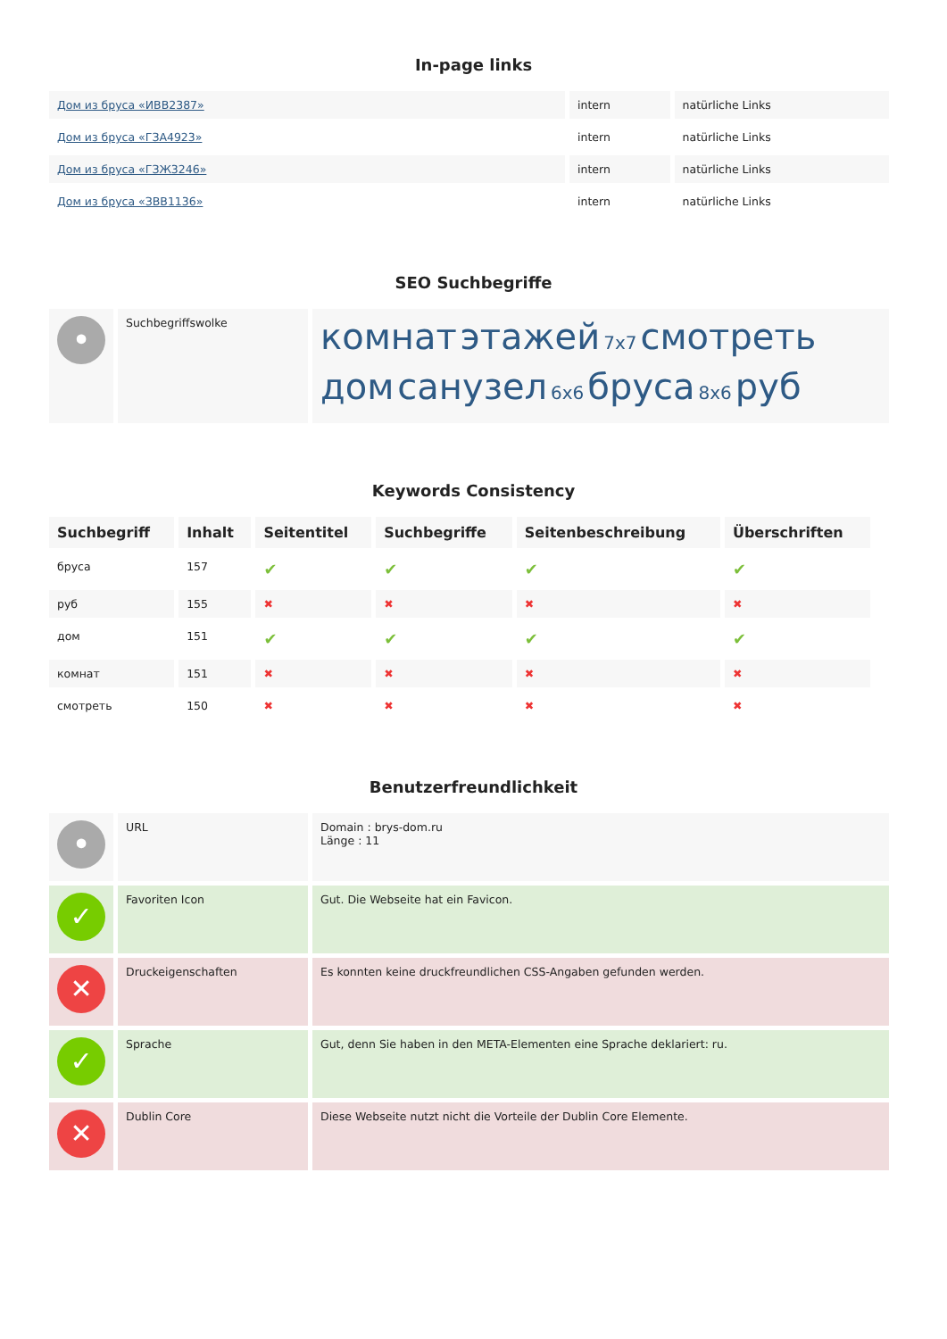In-page links
| Дом из бруса «ИВВ2387» | intern | natürliche Links |
| Дом из бруса «ГЗА4923» | intern | natürliche Links |
| Дом из бруса «ГЗЖ3246» | intern | natürliche Links |
| Дом из бруса «ЗВВ1136» | intern | natürliche Links |
SEO Suchbegriffe
| • | Suchbegriffswolke | комнат этажей 7x7 смотреть дом санузел 6x6 бруса 8x6 руб |
Keywords Consistency
| Suchbegriff | Inhalt | Seitentitel | Suchbegriffe | Seitenbeschreibung | Überschriften |
| --- | --- | --- | --- | --- | --- |
| бруса | 157 | ✔ | ✔ | ✔ | ✔ |
| руб | 155 | ✖ | ✖ | ✖ | ✖ |
| дом | 151 | ✔ | ✔ | ✔ | ✔ |
| комнат | 151 | ✖ | ✖ | ✖ | ✖ |
| смотреть | 150 | ✖ | ✖ | ✖ | ✖ |
Benutzerfreundlichkeit
| • | URL | Domain : brys-dom.ru Länge : 11 |
| ✓ | Favoriten Icon | Gut. Die Webseite hat ein Favicon. |
| ✕ | Druckeigenschaften | Es konnten keine druckfreundlichen CSS-Angaben gefunden werden. |
| ✓ | Sprache | Gut, denn Sie haben in den META-Elementen eine Sprache deklariert: ru. |
| ✕ | Dublin Core | Diese Webseite nutzt nicht die Vorteile der Dublin Core Elemente. |